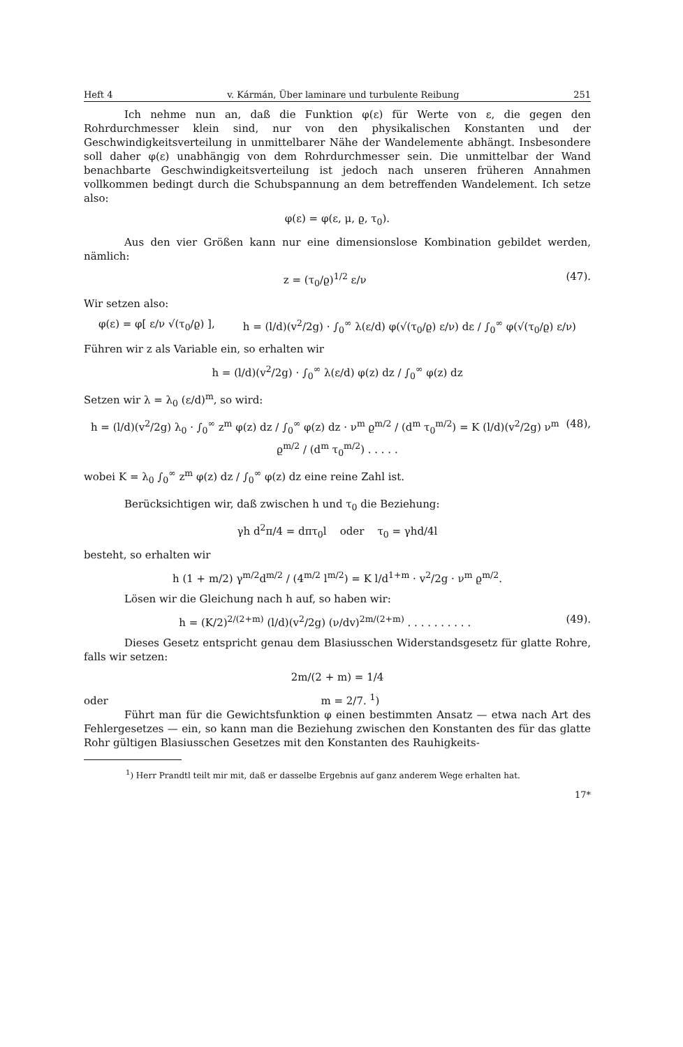Heft 4 v. Kármán, Über laminare und turbulente Reibung 251
Ich nehme nun an, daß die Funktion φ(ε) für Werte von ε, die gegen den Rohrdurchmesser klein sind, nur von den physikalischen Konstanten und der Geschwindigkeitsverteilung in unmittelbarer Nähe der Wandelemente abhängt. Insbesondere soll daher φ(ε) unabhängig von dem Rohrdurchmesser sein. Die unmittelbar der Wand benachbarte Geschwindigkeitsverteilung ist jedoch nach unseren früheren Annahmen vollkommen bedingt durch die Schubspannung an dem betreffenden Wandelement. Ich setze also:
φ(ε) = φ(ε, μ, ϱ, τ<sub>0</sub>).
Aus den vier Größen kann nur eine dimensionslose Kombination gebildet werden, nämlich:
(47). z = (τ<sub>0</sub>/ϱ)<sup>1/2</sup> ε/ν
Wir setzen also:
φ(ε) = φ[ ε/ν √(τ<sub>0</sub>/ϱ) ], h = (l/d)(v<sup>2</sup>/2g) · ∫<sub>0</sub><sup>∞</sup> λ(ε/d) φ(√(τ<sub>0</sub>/ϱ) ε/ν) dε / ∫<sub>0</sub><sup>∞</sup> φ(√(τ<sub>0</sub>/ϱ) ε/ν)
Führen wir z als Variable ein, so erhalten wir
h = (l/d)(v<sup>2</sup>/2g) · ∫<sub>0</sub><sup>∞</sup> λ(ε/d) φ(z) dz / ∫<sub>0</sub><sup>∞</sup> φ(z) dz
Setzen wir λ = λ<sub>0</sub> (ε/d)<sup>m</sup>, so wird:
(48), h = (l/d)(v<sup>2</sup>/2g) λ<sub>0</sub> · ∫<sub>0</sub><sup>∞</sup> z<sup>m</sup> φ(z) dz / ∫<sub>0</sub><sup>∞</sup> φ(z) dz · ν<sup>m</sup> ϱ<sup>m/2</sup> / (d<sup>m</sup> τ<sub>0</sub><sup>m/2</sup>) = K (l/d)(v<sup>2</sup>/2g) ν<sup>m</sup> ϱ<sup>m/2</sup> / (d<sup>m</sup> τ<sub>0</sub><sup>m/2</sup>) . . . . .
wobei K = λ<sub>0</sub> ∫<sub>0</sub><sup>∞</sup> z<sup>m</sup> φ(z) dz / ∫<sub>0</sub><sup>∞</sup> φ(z) dz eine reine Zahl ist.
Berücksichtigen wir, daß zwischen h und τ<sub>0</sub> die Beziehung:
γh d<sup>2</sup>π/4 = dπτ<sub>0</sub>l oder τ<sub>0</sub> = γhd/4l
besteht, so erhalten wir
h (1 + m/2) γ<sup>m/2</sup>d<sup>m/2</sup> / (4<sup>m/2</sup> l<sup>m/2</sup>) = K l/d<sup>1+m</sup> · v<sup>2</sup>/2g · ν<sup>m</sup> ϱ<sup>m/2</sup>.
Lösen wir die Gleichung nach h auf, so haben wir:
(49). h = (K/2)<sup>2/(2+m)</sup> (l/d)(v<sup>2</sup>/2g) (ν/dv)<sup>2m/(2+m)</sup> . . . . . . . . . .
Dieses Gesetz entspricht genau dem Blasiusschen Widerstandsgesetz für glatte Rohre, falls wir setzen:
2m/(2 + m) = 1/4
oder m = 2/7. <sup>1</sup>)
Führt man für die Gewichtsfunktion φ einen bestimmten Ansatz — etwa nach Art des Fehlergesetzes — ein, so kann man die Beziehung zwischen den Konstanten des für das glatte Rohr gültigen Blasiusschen Gesetzes mit den Konstanten des Rauhigkeits-
<sup>1</sup>) Herr Prandtl teilt mir mit, daß er dasselbe Ergebnis auf ganz anderem Wege erhalten hat.
17*